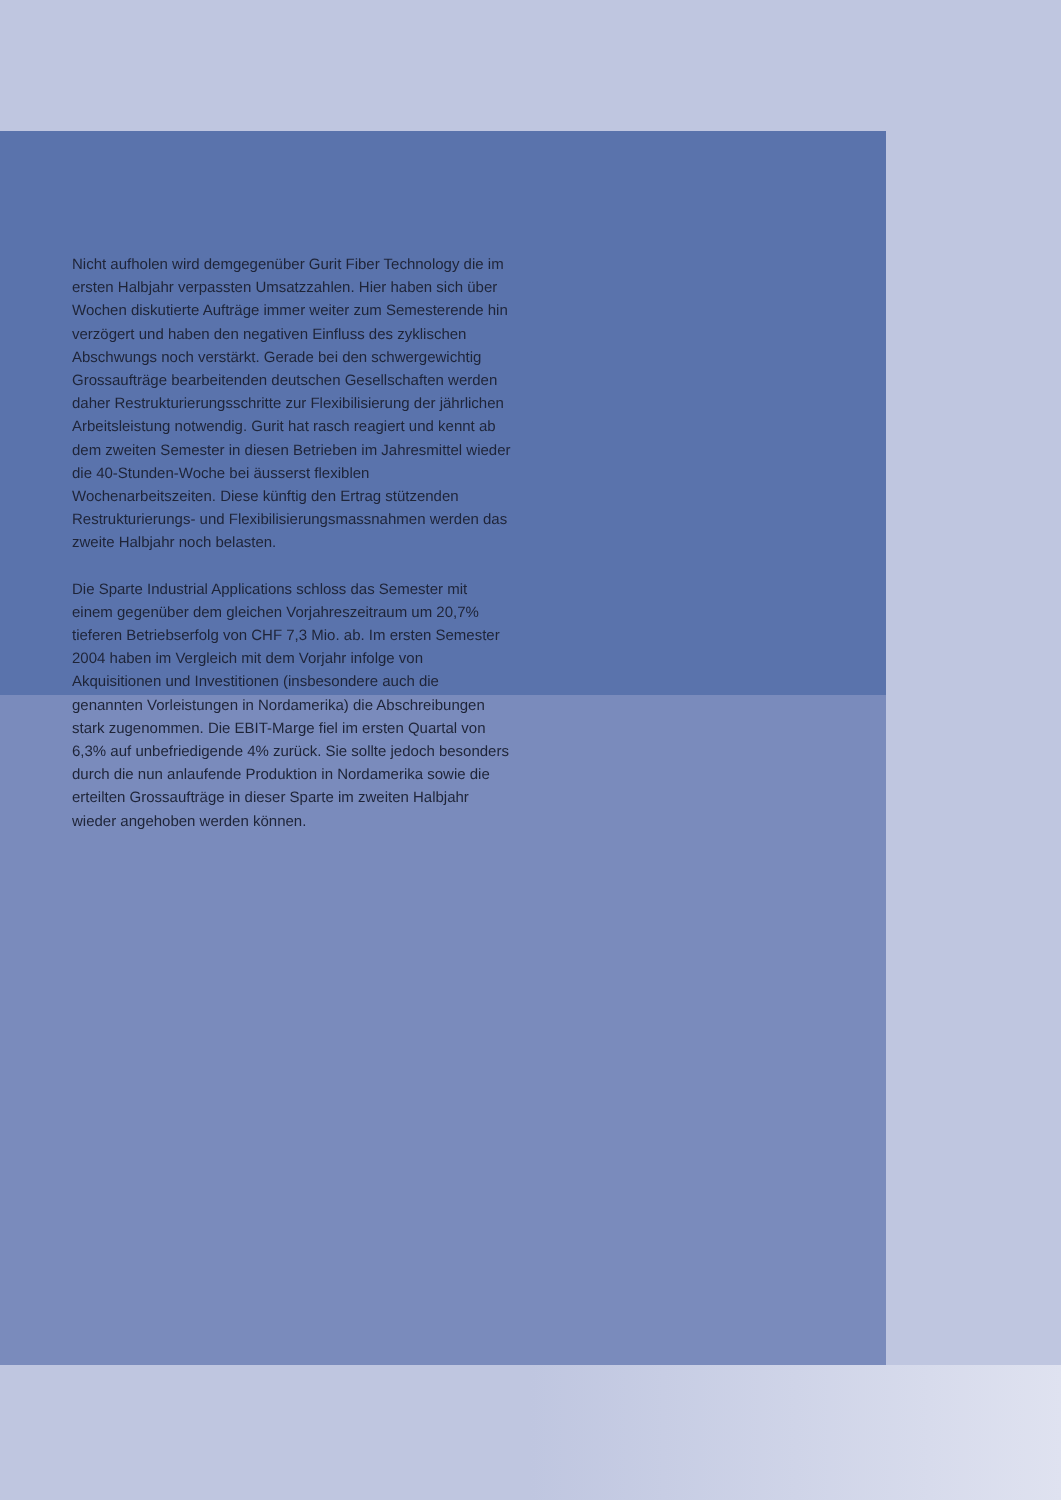Nicht aufholen wird demgegenüber Gurit Fiber Technology die im ersten Halbjahr verpassten Umsatzzahlen. Hier haben sich über Wochen diskutierte Aufträge immer weiter zum Semesterende hin verzögert und haben den negativen Einfluss des zyklischen Abschwungs noch verstärkt. Gerade bei den schwergewichtig Grossaufträge bearbeitenden deutschen Gesellschaften werden daher Restrukturierungsschritte zur Flexibilisierung der jährlichen Arbeitsleistung notwendig. Gurit hat rasch reagiert und kennt ab dem zweiten Semester in diesen Betrieben im Jahresmittel wieder die 40-Stunden-Woche bei äusserst flexiblen Wochenarbeitszeiten. Diese künftig den Ertrag stützenden Restrukturierungs- und Flexibilisierungsmassnahmen werden das zweite Halbjahr noch belasten.
Die Sparte Industrial Applications schloss das Semester mit einem gegenüber dem gleichen Vorjahreszeitraum um 20,7% tieferen Betriebserfolg von CHF 7,3 Mio. ab. Im ersten Semester 2004 haben im Vergleich mit dem Vorjahr infolge von Akquisitionen und Investitionen (insbesondere auch die genannten Vorleistungen in Nordamerika) die Abschreibungen stark zugenommen. Die EBIT-Marge fiel im ersten Quartal von 6,3% auf unbefriedigende 4% zurück. Sie sollte jedoch besonders durch die nun anlaufende Produktion in Nordamerika sowie die erteilten Grossaufträge in dieser Sparte im zweiten Halbjahr wieder angehoben werden können.